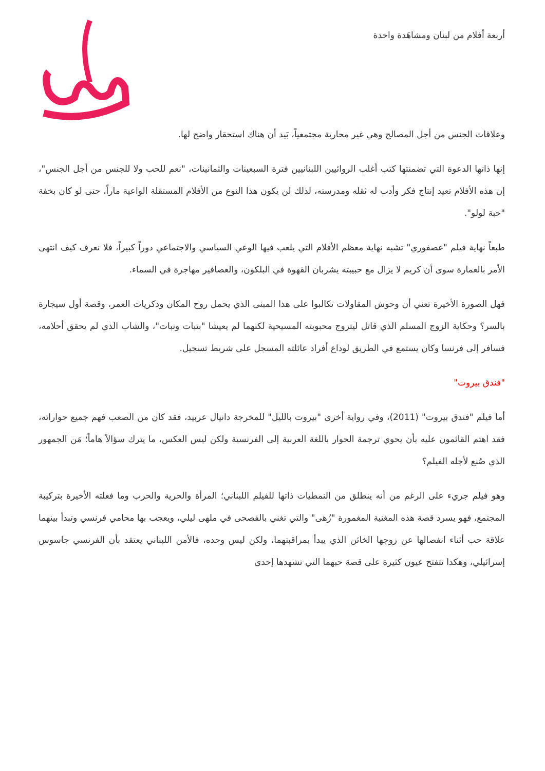أربعة أفلام من لبنان ومشاهَدة واحدة
وعلاقات الجنس من أجل المصالح وهي غير محاربة مجتمعياً، بَيد أن هناك استحقار واضح لها.
إنها ذاتها الدعوة التي تضمنتها كتب أغلب الروائيين اللبنانيين فترة السبعينات والثمانينات، "نعم للحب ولا للجنس من أجل الجنس"، إن هذه الأفلام تعيد إنتاج فكر وأدب له ثقله ومدرسته، لذلك لن يكون هذا النوع من الأفلام المستقلة الواعية ماراً، حتى لو كان بخفة "حبة لولو".
طبعاً نهاية فيلم "عصفوري" تشبه نهاية معظم الأفلام التي يلعب فيها الوعي السياسي والاجتماعي دوراً كبيراً، فلا نعرف كيف انتهى الأمر بالعمارة سوى أن كريم لا يزال مع حبيبته يشربان القهوة في البلكون، والعصافير مهاجرة في السماء.
فهل الصورة الأخيرة تعني أن وحوش المقاولات تكالبوا على هذا المبنى الذي يحمل روح المكان وذكريات العمر، وقصة أول سيجارة بالسر؟ وحكاية الزوج المسلم الذي قاتل ليتزوج محبوبته المسيحية لكنهما لم يعيشا "بتبات ونبات"، والشاب الذي لم يحقق أحلامه، فسافر إلى فرنسا وكان يستمع في الطريق لوداع أفراد عائلته المسجل على شريط تسجيل.
"فندق بيروت"
أما فيلم "فندق بيروت" (2011)، وفي رواية أخرى "بيروت بالليل" للمخرجة دانيال عربيد، فقد كان من الصعب فهم جميع حواراته، فقد اهتم القائمون عليه بأن يحوي ترجمة الحوار باللغة العربية إلى الفرنسية ولكن ليس العكس، ما يترك سؤالاً هاماً؛ مَن الجمهور الذي صُنع لأجله الفيلم؟
وهو فيلم جريء على الرغم من أنه ينطلق من النمطيات ذاتها للفيلم اللبناني؛ المرأة والحرية والحرب وما فعلته الأخيرة بتركيبة المجتمع، فهو يسرد قصة هذه المغنية المغمورة "زُهى" والتي تغني بالفصحى في ملهى ليلي، ويعجب بها محامي فرنسي وتبدأ بينهما علاقة حب أثناء انفصالها عن زوجها الخائن الذي يبدأ بمراقبتهما، ولكن ليس وحده، فالأمن اللبناني يعتقد بأن الفرنسي جاسوس إسرائيلي، وهكذا تتفتح عيون كثيرة على قصة حبهما التي تشهدها إحدى